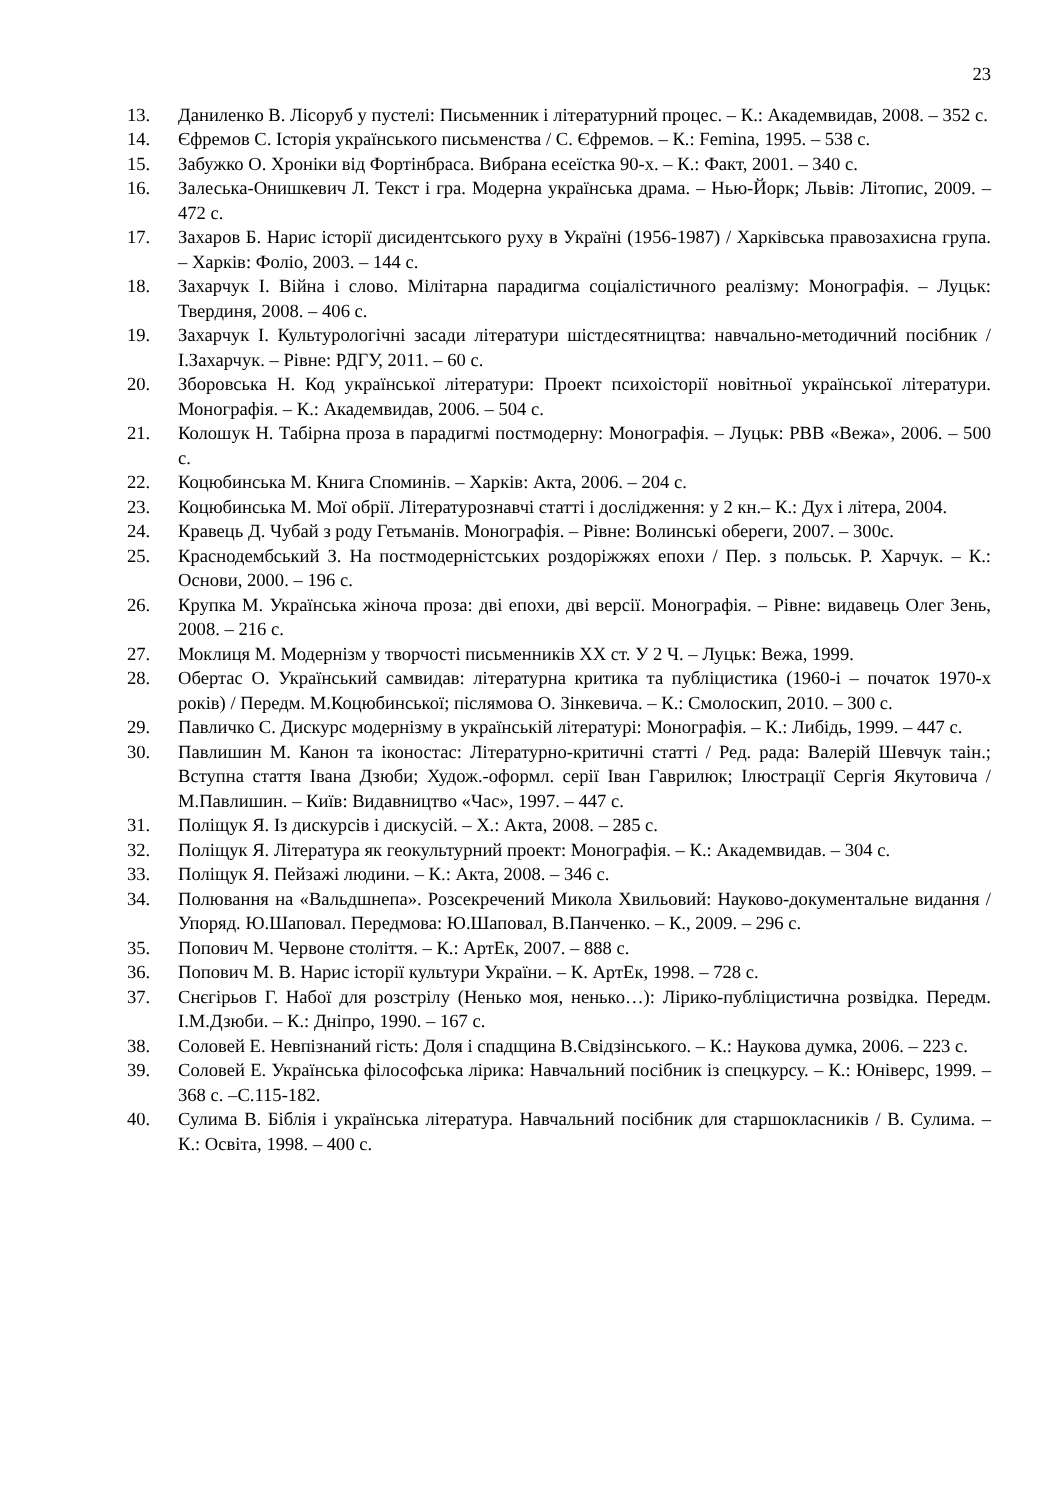23
13. Даниленко В. Лісоруб у пустелі: Письменник і літературний процес. – К.: Академвидав, 2008. – 352 с.
14. Єфремов С. Історія українського письменства / С. Єфремов. – К.: Femina, 1995. – 538 с.
15. Забужко О. Хроніки від Фортінбраса. Вибрана есеїстка 90-х. – К.: Факт, 2001. – 340 с.
16. Залеська-Онишкевич Л. Текст і гра. Модерна українська драма. – Нью-Йорк; Львів: Літопис, 2009. – 472 с.
17. Захаров Б. Нарис історії дисидентського руху в Україні (1956-1987) / Харківська правозахисна група. – Харків: Фоліо, 2003. – 144 с.
18. Захарчук І. Війна і слово. Мілітарна парадигма соціалістичного реалізму: Монографія. – Луцьк: Твердиня, 2008. – 406 с.
19. Захарчук І. Культурологічні засади літератури шістдесятництва: навчально-методичний посібник / І.Захарчук. – Рівне: РДГУ, 2011. – 60 с.
20. Зборовська Н. Код української літератури: Проект психоісторії новітньої української літератури. Монографія. – К.: Академвидав, 2006. – 504 с.
21. Колошук Н. Табірна проза в парадигмі постмодерну: Монографія. – Луцьк: РВВ «Вежа», 2006. – 500 с.
22. Коцюбинська М. Книга Споминів. – Харків: Акта, 2006. – 204 с.
23. Коцюбинська М. Мої обрії. Літературознавчі статті і дослідження: у 2 кн.– К.: Дух і літера, 2004.
24. Кравець Д. Чубай з роду Гетьманів. Монографія. – Рівне: Волинські обереги, 2007. – 300с.
25. Краснодембський З. На постмодерністських роздоріжжях епохи / Пер. з польськ. Р. Харчук. – К.: Основи, 2000. – 196 с.
26. Крупка М. Українська жіноча проза: дві епохи, дві версії. Монографія. – Рівне: видавець Олег Зень, 2008. – 216 с.
27. Моклиця М. Модернізм у творчості письменників ХХ ст. У 2 Ч. – Луцьк: Вежа, 1999.
28. Обертас О. Український самвидав: літературна критика та публіцистика (1960-і – початок 1970-х років) / Передм. М.Коцюбинської; післямова О. Зінкевича. – К.: Смолоскип, 2010. – 300 с.
29. Павличко С. Дискурс модернізму в українській літературі: Монографія. – К.: Либідь, 1999. – 447 с.
30. Павлишин М. Канон та іконостас: Літературно-критичні статті / Ред. рада: Валерій Шевчук таін.; Вступна стаття Івана Дзюби; Худож.-оформл. серії Іван Гаврилюк; Ілюстрації Сергія Якутовича / М.Павлишин. – Київ: Видавництво «Час», 1997. – 447 с.
31. Поліщук Я. Із дискурсів і дискусій. – Х.: Акта, 2008. – 285 с.
32. Поліщук Я. Література як геокультурний проект: Монографія. – К.: Академвидав. – 304 с.
33. Поліщук Я. Пейзажі людини. – К.: Акта, 2008. – 346 с.
34. Полювання на «Вальдшнепа». Розсекречений Микола Хвильовий: Науково-документальне видання / Упоряд. Ю.Шаповал. Передмова: Ю.Шаповал, В.Панченко. – К., 2009. – 296 с.
35. Попович М. Червоне століття. – К.: АртЕк, 2007. – 888 с.
36. Попович М. В. Нарис історії культури України. – К. АртЕк, 1998. – 728 с.
37. Снєгірьов Г. Набої для розстрілу (Ненько моя, ненько…): Лірико-публіцистична розвідка. Передм. І.М.Дзюби. – К.: Дніпро, 1990. – 167 с.
38. Соловей Е. Невпізнаний гість: Доля і спадщина В.Свідзінського. – К.: Наукова думка, 2006. – 223 с.
39. Соловей Е. Українська філософська лірика: Навчальний посібник із спецкурсу. – К.: Юніверс, 1999. – 368 с. –С.115-182.
40. Сулима В. Біблія і українська література. Навчальний посібник для старшокласників / В. Сулима. – К.: Освіта, 1998. – 400 с.